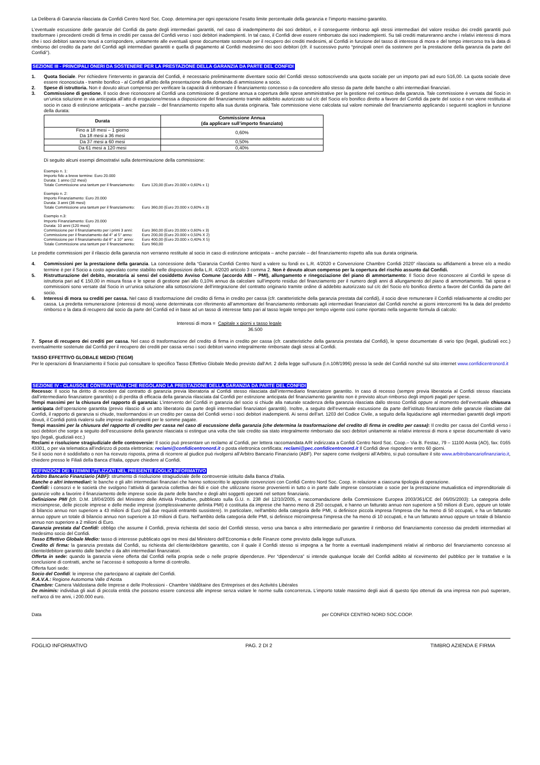La Delibera di Garanzia rilasciata da Confidi Centro Nord Soc. Coop. determina per ogni operazione l’esatto limite percentuale della garanzia e l’importo massimo garantito.
L’eventuale escussione delle garanzie del Confidi da parte degli intermediari garantiti, nel caso di inadempimento dei soci debitori, e il conseguente rimborso agli stessi intermediari del valore residuo dei crediti garantiti può trasformare i precedenti crediti di firma in crediti per cassa del Confidi verso i soci debitori inadempienti. In tal caso, il Confidi deve essere rimborsato dai soci inadempienti. Su tali crediti matureranno anche i relativi interessi di mora che i soci debitori saranno tenuti a corrispondere, unitamente alle eventuali spese documentate sostenute per il recupero dei crediti medesimi, al Confidi in funzione del tasso di interesse di mora e del tempo intercorso tra la data di rimborso del credito da parte del Confidi agli intermediari garantiti e quella di pagamento al Confidi medesimo dei soci debitori (cfr. il successivo punto “principali oneri da sostenere per la prestazione della garanzia da parte del Confidi”).
SEZIONE III - PRINCIPALI ONERI DA SOSTENERE PER LA PRESTAZIONE DELLA GARANZIA DA PARTE DEL CONFIDI
1. Quota Sociale. Per richiedere l’intervento in garanzia del Confidi, è necessario preliminarmente diventare socio del Confidi stesso sottoscrivendo una quota sociale per un importo pari ad euro 516,00. La quota sociale deve essere riconosciuta - tramite bonifico - al Confidi all’atto della presentazione della domanda di ammissione a socio.
2. Spese di istruttoria. Non è dovuto alcun compenso per verificare la capacità di rimborsare il finanziamento concesso o da concedere allo stesso da parte delle banche o altri intermediari finanziari.
3. Commissione di gestione. Il socio deve riconoscere al Confidi una commissione di gestione annua a copertura delle spese amministrative per la gestione nel continuo della garanzia. Tale commissione è versata dal Socio in un’unica soluzione in via anticipata all’atto di erogazione/messa a disposizione del finanziamento tramite addebito autorizzato sul c/c del Socio e/o bonifico diretto a favore del Confidi da parte del socio e non viene restituita al socio in caso di estinzione anticipata – anche parziale – del finanziamento rispetto alla sua durata originaria. Tale commissione viene calcolata sul valore nominale del finanziamento applicando i seguenti scaglioni in funzione della durata:
| Durata | Commissione Annua (da applicare sull’importo finanziato) |
| --- | --- |
| Fino a 18 mesi – 1 giorno Da 18 mesi a 36 mesi | 0,60% |
| Da 37 mesi a 60 mesi | 0,50% |
| Da 61 mesi a 120 mesi | 0,40% |
Di seguito alcuni esempi dimostrativi sulla determinazione della commissione:
| Esempio n. 1: | |
| Importo fido a breve termine: Euro 20.000 | |
| Durata: 1 anno (12 mesi) | |
| Totale Commissione una tantum per il finanziamento: | Euro 120,00 (Euro 20.000 x 0,60% x 1) |
| Esempio n. 2: | |
| Importo Finanziamento: Euro 20.000 | |
| Durata: 3 anni (36 mesi) | |
| Totale Commissione una tantum per il finanziamento: | Euro 360,00 (Euro 20.000 x 0,60% x 3) |
| Esempio n.3: | |
| Importo Finanziamento: Euro 20.000 | |
| Durata: 10 anni (120 mesi) | |
| Commissione per il finanziamento per i primi 3 anni: | Euro 360,00 (Euro 20.000 x 0,60% x 3) |
| Commissione per il finanziamento dal 4° al 5° anno: | Euro 200,00 (Euro 20.000 x 0,50% X 2) |
| Commissione per il finanziamento dal 6° a 10° anno: | Euro 400,00 (Euro 20.000 x 0,40% X 5) |
| Totale Commissione una tantum per il finanziamento: | Euro 960,00 |
Le predette commissioni per il rilascio della garanzia non verranno restituite al socio in caso di estinzione anticipata – anche parziale – del finanziamento rispetto alla sua durata originaria.
4. Commissioni per la prestazione della garanzia. La concessione della “Garanzia Confidi Centro Nord a valere su fondi ex L.R. 4/2020 e Convenzione Chambre Confidi 2020” rilasciata su affidamenti a breve e/o a medio termine è per il Socio a costo agevolato come stabilito nelle disposizioni della L.R. 4/2020 articolo 3 comma 2. Non è dovuto alcun compenso per la copertura del rischio assunto dal Confidi.
5. Ristrutturazione del debito, moratoria ai sensi del cosiddetto Avviso Comune (accordo ABI – PMI), allungamento e rinegoziazione del piano di ammortamento: Il Socio deve riconoscere al Confidi le spese di istruttoria pari ad € 150,00 in misura fissa e le spese di gestione pari allo 0,10% annuo da calcolare sull’importo residuo del finanziamento per il numero degli anni di allungamento del piano di ammortamento. Tali spese e commissioni sono versate dal Socio in un’unica soluzione alla sottoscrizione dell’integrazione del contratto originario tramite ordine di addebito autorizzato sul c/c del Socio e/o bonifico diretto a favore del Confidi da parte del socio.
6. Interessi di mora su crediti per cassa. Nel caso di trasformazione del credito di firma in credito per cassa (cfr. caratteristiche della garanzia prestata dal confidi), il socio deve remunerare il Confidi relativamente al credito per cassa. La predetta remunerazione (interessi di mora) viene determinata con riferimento all’ammontare del finanziamento rimborsato agli intermediari finanziatori dal Confidi nonché ai giorni intercorrenti fra la data del predetto rimborso e la data di recupero dal socio da parte del Confidi ed in base ad un tasso di interesse fatto pari al tasso legale tempo per tempo vigente così come riportato nella seguente formula di calcolo:
Interessi di mora = Capitale x giorni x tasso legale
36.500
7. Spese di recupero dei crediti per cassa. Nel caso di trasformazione del credito di firma in credito per cassa (cfr. caratteristiche della garanzia prestata dal Confidi), le spese documentate di vario tipo (legali, giudiziali ecc.) eventualmente sostenute dal Confidi per il recupero dei crediti per cassa verso i soci debitori vanno integralmente rimborsate dagli stessi al Confidi.
TASSO EFFETTIVO GLOBALE MEDIO (TEGM)
Per le operazioni di finanziamento il Socio può consultare lo specifico Tasso Effettivo Globale Medio previsto dall’Art. 2 della legge sull’usura (l.n.108/1996) presso la sede del Confidi nonché sul sito internet www.confidicentronord.it
SEZIONE IV - CLAUSOLE CONTRATTUALI CHE REGOLANO LA PRESTAZIONE DELLA GARANZIA DA PARTE DEL CONFIDI
Recesso: Il socio ha diritto di recedere dal contratto di garanzia previa liberatoria al Confidi stesso rilasciata dall’intermediario finanziatore garantito. In caso di recesso (sempre previa liberatoria al Confidi stesso rilasciata dall’intermediario finanziatore garantito) o di perdita di efficacia della garanzia rilasciata dal Confidi per estinzione anticipata del finanziamento garantito non è previsto alcun rimborso degli importi pagati per spese.
Tempi massimi per la chiusura del rapporto di garanzia: L’intervento del Confidi in garanzia del socio si chiude alla naturale scadenza della garanzia rilasciata dallo stesso Confidi oppure al momento dell’eventuale chiusura anticipata dell’operazione garantita (previo rilascio di un atto liberatorio da parte degli intermediari finanziatori garantiti). Inoltre, a seguito dell’eventuale escussione da parte dell’istituto finanziatore delle garanzie rilasciate dal Confidi, il rapporto di garanzia si chiude, trasformandosi in un credito per cassa del Confidi verso i soci debitori inadempienti. Ai sensi dell’art. 1203 del Codice Civile, a seguito della liquidazione agli intermediari garantiti degli importi dovuti, il Confidi potrà rivalersi sulle imprese inadempienti per le somme pagate.
Tempi massimi per la chiusura del rapporto di credito per cassa nel caso di escussione della garanzia (che determina la trasformazione del credito di firma in credito per cassa): Il credito per cassa del Confidi verso i soci debitori che sorge a seguito dell’escussione della garanzie rilasciata si estingue una volta che tale credito sia stato integralmente rimborsato dai soci debitori unitamente ai relativi interessi di mora e spese documentate di vario tipo (legali, giudiziali ecc.)
Reclami e risoluzione stragiudiziale delle controversie: Il socio può presentare un reclamo al Confidi, per lettera raccomandata A/R indirizzata a Confidi Centro Nord Soc. Coop.– Via B. Festaz, 79 – 11100 Aosta (AO), fax: 0165 43301, o per via telematica all’indirizzo di posta elettronica: reclami@confidicentronord.it o posta elettronica certificata: reclami@pec.confidicentronord.it Il Confidi deve rispondere entro 60 giorni.
Se il socio non è soddisfatto o non ha ricevuto risposta, prima di ricorrere al giudice può rivolgersi all’Arbitro Bancario Finanziario (ABF). Per sapere come rivolgersi all’Arbitro, si può consultare il sito www.arbitrobancariofinanziario.it, chiedere presso le Filiali della Banca d’Italia, oppure chiedere al Confidi.
DEFINIZIONI DEI TERMINI UTILIZZATI NEL PRESENTE FOGLIO INFORMATIVO
Arbitro Bancario Finanziario (ABF): strumento di risoluzione stragiudiziale delle controversie istituito dalla Banca d’Italia.
Banche o altri intermediari: le banche e gli altri intermediari finanziari che hanno sottoscritto le apposite convenzioni con Confidi Centro Nord Soc. Coop. in relazione a ciascuna tipologia di operazione.
Confidi: i consorzi e le società che svolgono l’attività di garanzia collettiva dei fidi e cioè che utilizzano risorse provenienti in tutto o in parte dalle imprese consorziate o socie per la prestazione mutualistica ed imprenditoriale di garanzie volte a favorire il finanziamento delle imprese socie da parte delle banche e degli altri soggetti operanti nel settore finanziario.
Definizione PMI (cfr. D.M. 18/04/2005 del Ministero delle Attività Produttive, pubblicato sulla G.U. n. 238 del 12/10/2005, e raccomandazione della Commissione Europea 2003/361/CE del 06/05/2003): La categoria delle microimprese, delle piccole imprese e delle medie imprese (complessivamente definita PMI) è costituita da imprese che hanno meno di 250 occupati, e hanno un fatturato annuo non superiore a 50 milioni di Euro, oppure un totale di bilancio annuo non superiore a 43 milioni di Euro (tali due requisiti entrambi sussistere). In particolare, nell'ambito della categoria delle PMI, si definisce piccola impresa l'impresa che ha meno di 50 occupati, e ha un fatturato annuo oppure un totale di bilancio annuo non superiore a 10 milioni di Euro. Nell'ambito della categoria delle PMI, si definisce microimpresa l'impresa che ha meno di 10 occupati, e ha un fatturato annuo oppure un totale di bilancio annuo non superiore a 2 milioni di Euro.
Garanzia prestata dal Confidi: obbligo che assume il Confidi, previa richiesta del socio del Confidi stesso, verso una banca o altro intermediario per garantire il rimborso del finanziamento concesso dai predetti intermediari al medesimo socio del Confidi.
Tasso Effettivo Globale Medio: tasso di interesse pubblicato ogni tre mesi dal Ministero dell’Economia e delle Finanze come previsto dalla legge sull’usura.
Credito di firma: la garanzia prestata dal Confidi, su richiesta del cliente/debitore garantito, con il quale il Confidi stesso si impegna a far fronte a eventuali inadempimenti relativi al rimborso del finanziamento concesso al cliente/debitore garantito dalle banche o da altri intermediari finanziatori.
Offerta in sede: quando la garanzia viene offerta dal Confidi nella propria sede o nelle proprie dipendenze. Per “dipendenza” si intende qualunque locale del Confidi adibito al ricevimento del pubblico per le trattative e la conclusione di contratti, anche se l’accesso è sottoposto a forme di controllo.
Offerta fuori sede:
Socio del Confidi: le imprese che partecipano al capitale del Confidi.
R.A.V.A.: Regione Automoma Valle d’Aosta
Chambre: Camera Valdostana delle Imprese e delle Professioni - Chambre Valdôtaine des Entreprises et des Activités Libérales
De minimis: individua gli aiuti di piccola entità che possono essere concessi alle imprese senza violare le norme sulla concorrenza. L’importo totale massimo degli aiuti di questo tipo ottenuti da una impresa non può superare, nell’arco di tre anni, i 200.000 euro.
Data per CONFIDI CENTRO NORD SOC.COOP.
FOGLIO INFORMATIVO PAG. 2 DI 2 TIMBRO AZIENDA E FIRMA